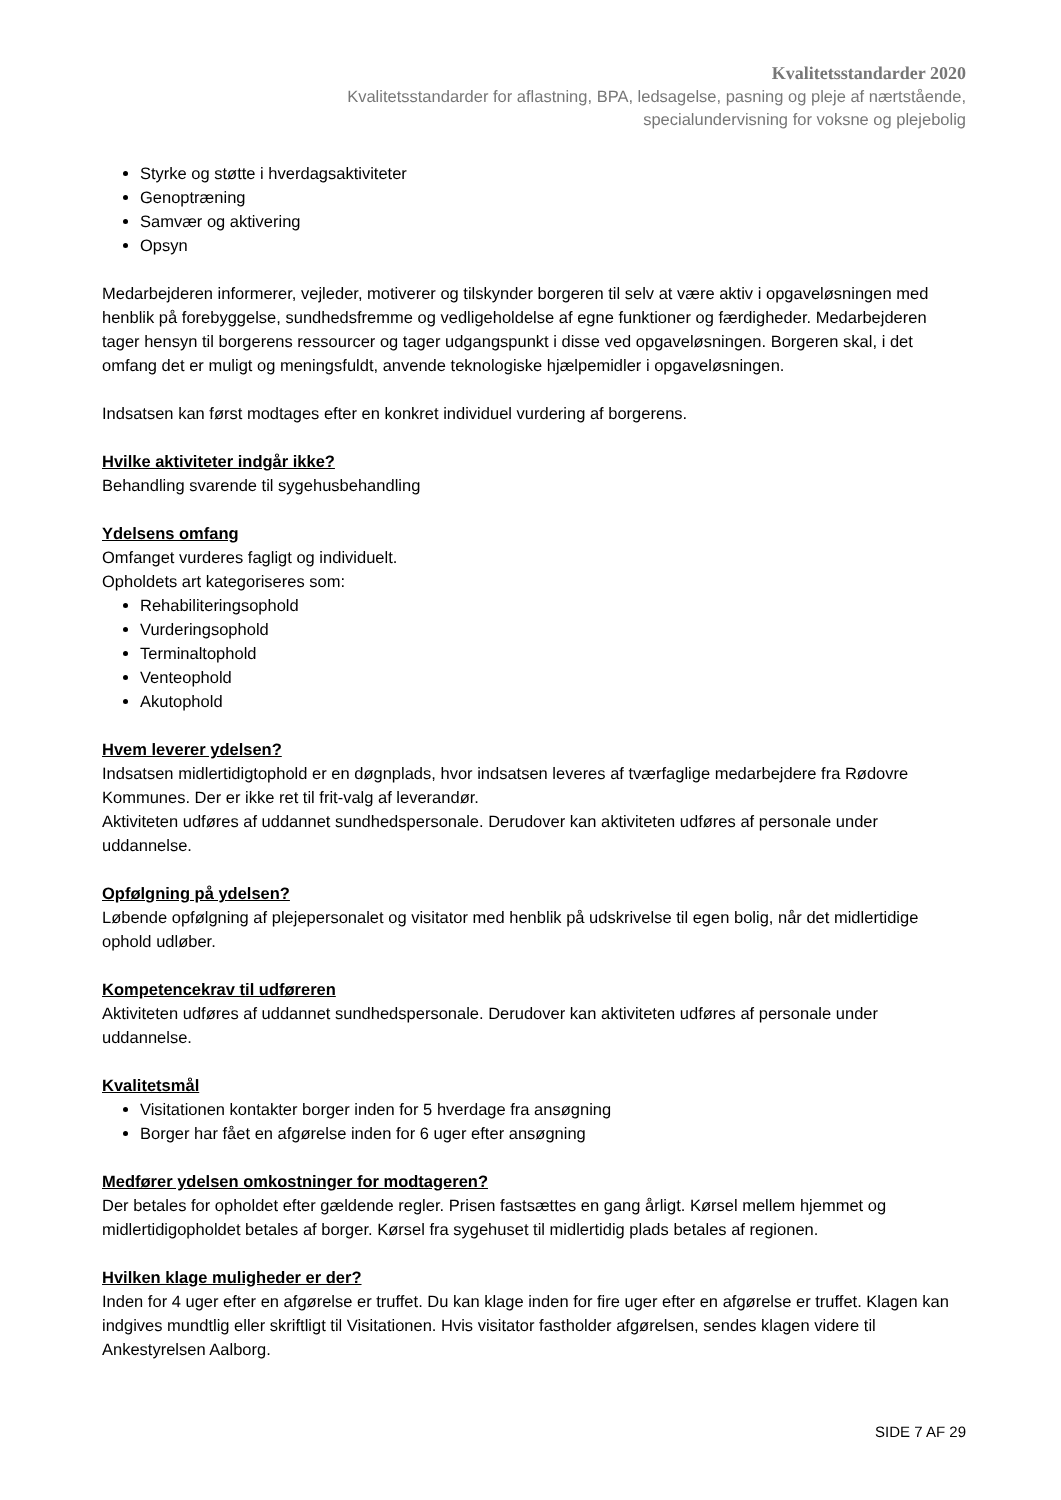Kvalitetsstandarder 2020
Kvalitetsstandarder for aflastning, BPA, ledsagelse, pasning og pleje af nærtstående,
specialundervisning for voksne og plejebolig
Styrke og støtte i hverdagsaktiviteter
Genoptræning
Samvær og aktivering
Opsyn
Medarbejderen informerer, vejleder, motiverer og tilskynder borgeren til selv at være aktiv i opgaveløsningen med henblik på forebyggelse, sundhedsfremme og vedligeholdelse af egne funktioner og færdigheder. Medarbejderen tager hensyn til borgerens ressourcer og tager udgangspunkt i disse ved opgaveløsningen. Borgeren skal, i det omfang det er muligt og meningsfuldt, anvende teknologiske hjælpemidler i opgaveløsningen.
Indsatsen kan først modtages efter en konkret individuel vurdering af borgerens.
Hvilke aktiviteter indgår ikke?
Behandling svarende til sygehusbehandling
Ydelsens omfang
Omfanget vurderes fagligt og individuelt.
Opholdets art kategoriseres som:
Rehabiliteringsophold
Vurderingsophold
Terminaltophold
Venteophold
Akutophold
Hvem leverer ydelsen?
Indsatsen midlertidigtophold er en døgnplads, hvor indsatsen leveres af tværfaglige medarbejdere fra Rødovre Kommunes. Der er ikke ret til frit-valg af leverandør.
Aktiviteten udføres af uddannet sundhedspersonale. Derudover kan aktiviteten udføres af personale under uddannelse.
Opfølgning på ydelsen?
Løbende opfølgning af plejepersonalet og visitator med henblik på udskrivelse til egen bolig, når det midlertidige ophold udløber.
Kompetencekrav til udføreren
Aktiviteten udføres af uddannet sundhedspersonale. Derudover kan aktiviteten udføres af personale under uddannelse.
Kvalitetsmål
Visitationen kontakter borger inden for 5 hverdage fra ansøgning
Borger har fået en afgørelse inden for 6 uger efter ansøgning
Medfører ydelsen omkostninger for modtageren?
Der betales for opholdet efter gældende regler. Prisen fastsættes en gang årligt. Kørsel mellem hjemmet og midlertidigopholdet betales af borger. Kørsel fra sygehuset til midlertidig plads betales af regionen.
Hvilken klage muligheder er der?
Inden for 4 uger efter en afgørelse er truffet. Du kan klage inden for fire uger efter en afgørelse er truffet. Klagen kan indgives mundtlig eller skriftligt til Visitationen. Hvis visitator fastholder afgørelsen, sendes klagen videre til Ankestyrelsen Aalborg.
SIDE 7 AF 29